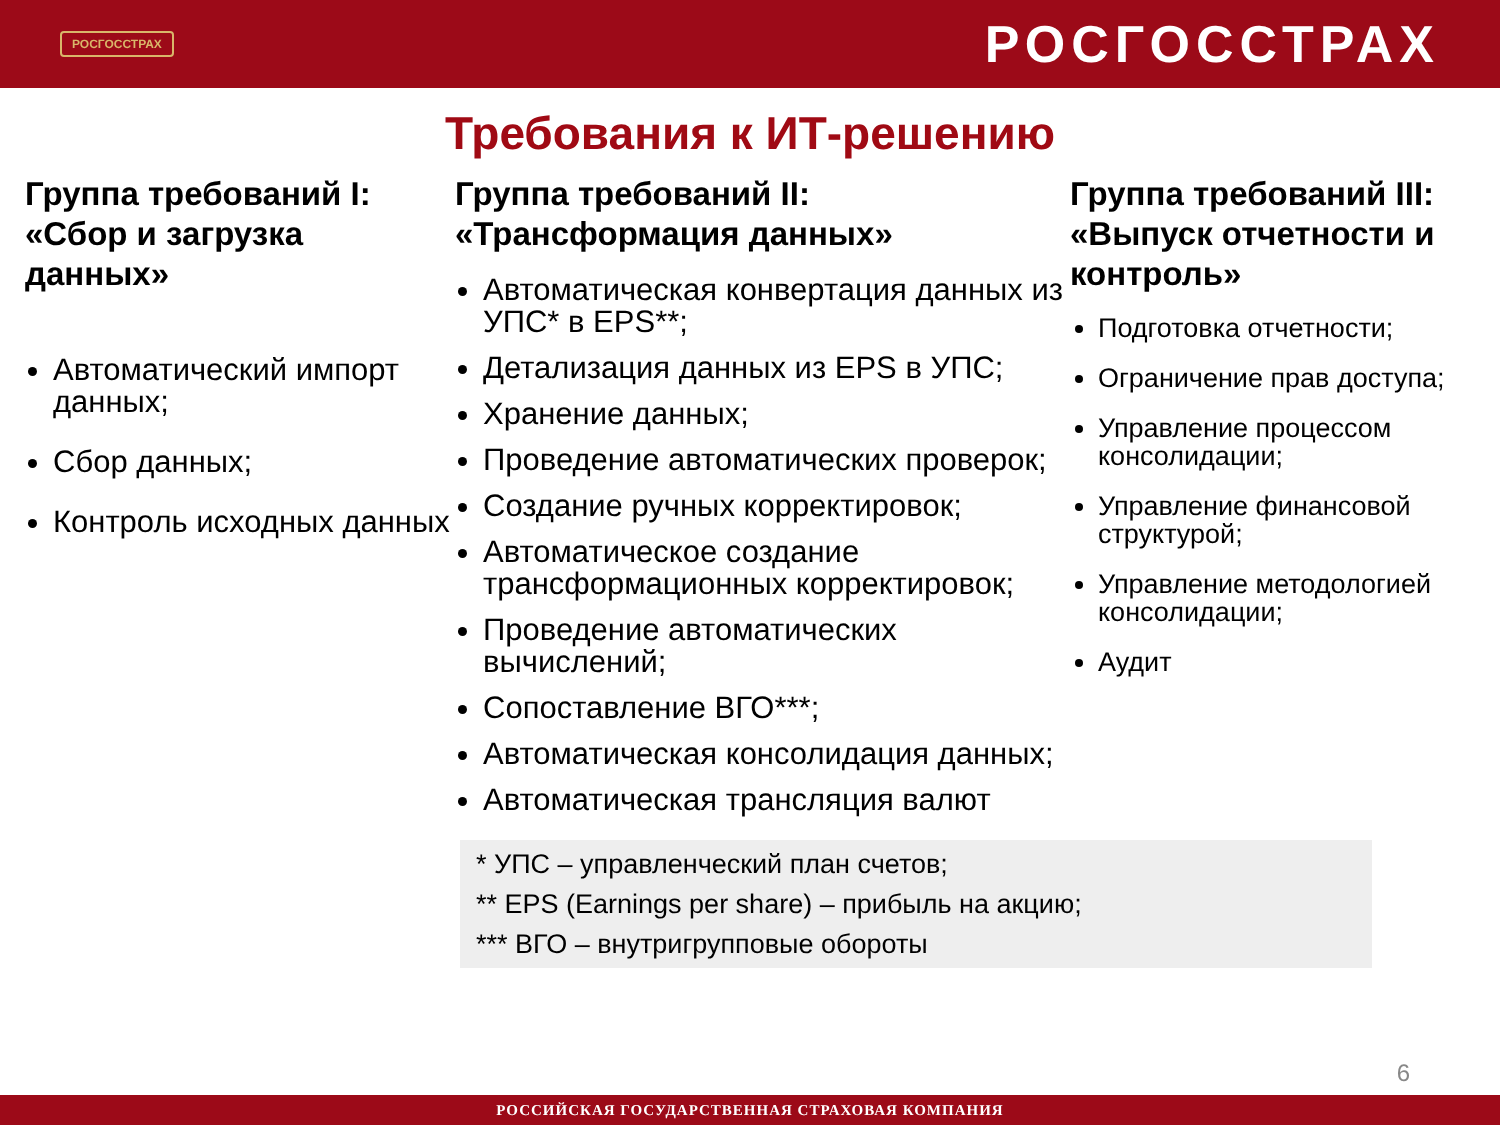РОСГОССТРАХ
РОСГОССТРАХ
Требования к ИТ-решению
Группа требований I: «Сбор и загрузка данных»
Автоматический импорт данных;
Сбор данных;
Контроль исходных данных
Группа требований II: «Трансформация данных»
Автоматическая конвертация данных из УПС* в EPS**;
Детализация данных из EPS в УПС;
Хранение данных;
Проведение автоматических проверок;
Создание ручных корректировок;
Автоматическое создание трансформационных корректировок;
Проведение автоматических вычислений;
Сопоставление ВГО***;
Автоматическая консолидация данных;
Автоматическая трансляция валют
Группа требований III: «Выпуск отчетности и контроль»
Подготовка отчетности;
Ограничение прав доступа;
Управление процессом консолидации;
Управление финансовой структурой;
Управление методологией консолидации;
Аудит
* УПС – управленческий план счетов;
** EPS (Earnings per share) – прибыль на акцию;
*** ВГО – внутригрупповые обороты
6
РОССИЙСКАЯ ГОСУДАРСТВЕННАЯ СТРАХОВАЯ КОМПАНИЯ